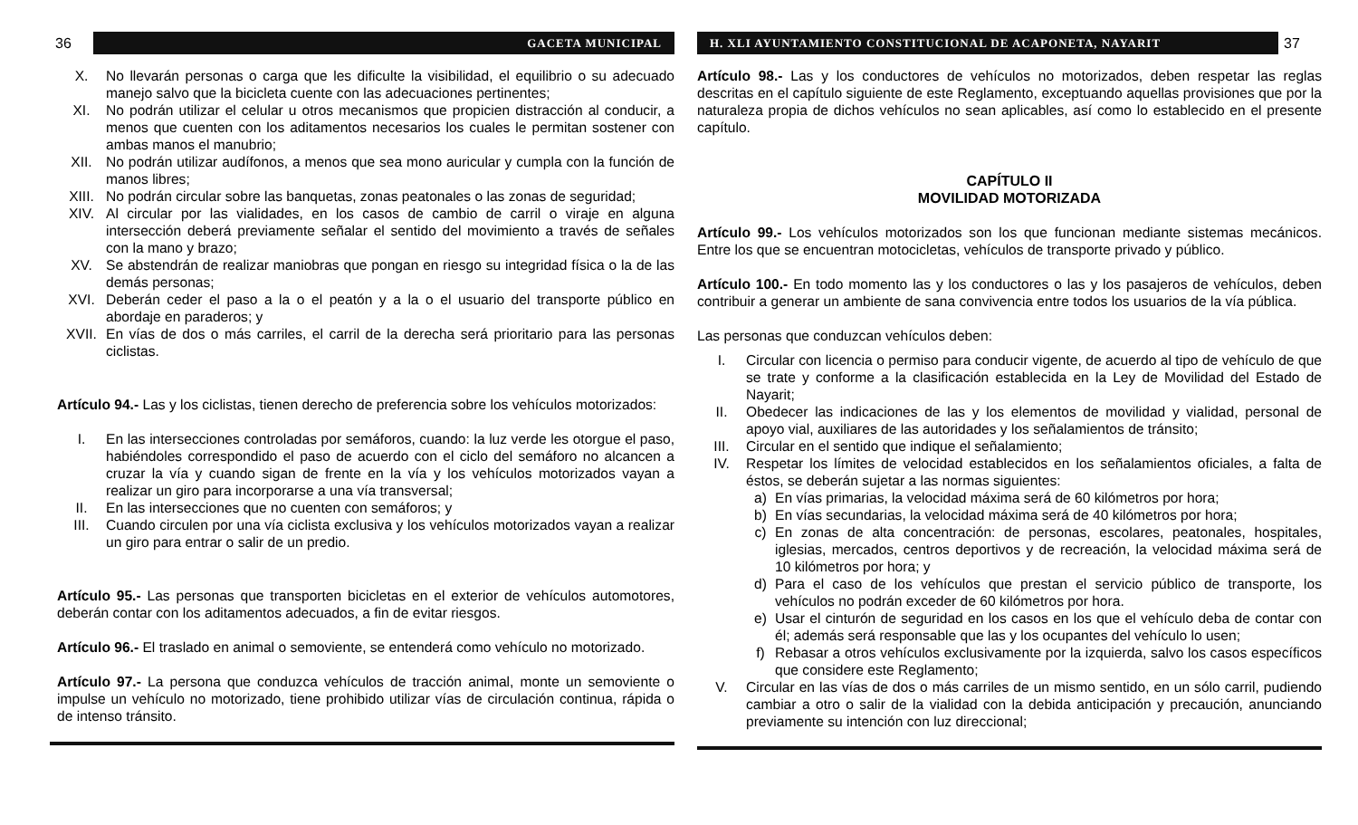36
GACETA MUNICIPAL
X. No llevarán personas o carga que les dificulte la visibilidad, el equilibrio o su adecuado manejo salvo que la bicicleta cuente con las adecuaciones pertinentes;
XI. No podrán utilizar el celular u otros mecanismos que propicien distracción al conducir, a menos que cuenten con los aditamentos necesarios los cuales le permitan sostener con ambas manos el manubrio;
XII. No podrán utilizar audífonos, a menos que sea mono auricular y cumpla con la función de manos libres;
XIII. No podrán circular sobre las banquetas, zonas peatonales o las zonas de seguridad;
XIV. Al circular por las vialidades, en los casos de cambio de carril o viraje en alguna intersección deberá previamente señalar el sentido del movimiento a través de señales con la mano y brazo;
XV. Se abstendrán de realizar maniobras que pongan en riesgo su integridad física o la de las demás personas;
XVI. Deberán ceder el paso a la o el peatón y a la o el usuario del transporte público en abordaje en paraderos; y
XVII. En vías de dos o más carriles, el carril de la derecha será prioritario para las personas ciclistas.
Artículo 94.- Las y los ciclistas, tienen derecho de preferencia sobre los vehículos motorizados:
I. En las intersecciones controladas por semáforos, cuando: la luz verde les otorgue el paso, habiéndoles correspondido el paso de acuerdo con el ciclo del semáforo no alcancen a cruzar la vía y cuando sigan de frente en la vía y los vehículos motorizados vayan a realizar un giro para incorporarse a una vía transversal;
II. En las intersecciones que no cuenten con semáforos; y
III. Cuando circulen por una vía ciclista exclusiva y los vehículos motorizados vayan a realizar un giro para entrar o salir de un predio.
Artículo 95.- Las personas que transporten bicicletas en el exterior de vehículos automotores, deberán contar con los aditamentos adecuados, a fin de evitar riesgos.
Artículo 96.- El traslado en animal o semoviente, se entenderá como vehículo no motorizado.
Artículo 97.- La persona que conduzca vehículos de tracción animal, monte un semoviente o impulse un vehículo no motorizado, tiene prohibido utilizar vías de circulación continua, rápida o de intenso tránsito.
H. XLI AYUNTAMIENTO CONSTITUCIONAL DE ACAPONETA, NAYARIT
37
Artículo 98.- Las y los conductores de vehículos no motorizados, deben respetar las reglas descritas en el capítulo siguiente de este Reglamento, exceptuando aquellas provisiones que por la naturaleza propia de dichos vehículos no sean aplicables, así como lo establecido en el presente capítulo.
CAPÍTULO II
MOVILIDAD MOTORIZADA
Artículo 99.- Los vehículos motorizados son los que funcionan mediante sistemas mecánicos. Entre los que se encuentran motocicletas, vehículos de transporte privado y público.
Artículo 100.- En todo momento las y los conductores o las y los pasajeros de vehículos, deben contribuir a generar un ambiente de sana convivencia entre todos los usuarios de la vía pública.
Las personas que conduzcan vehículos deben:
I. Circular con licencia o permiso para conducir vigente, de acuerdo al tipo de vehículo de que se trate y conforme a la clasificación establecida en la Ley de Movilidad del Estado de Nayarit;
II. Obedecer las indicaciones de las y los elementos de movilidad y vialidad, personal de apoyo vial, auxiliares de las autoridades y los señalamientos de tránsito;
III. Circular en el sentido que indique el señalamiento;
IV. Respetar los límites de velocidad establecidos en los señalamientos oficiales, a falta de éstos, se deberán sujetar a las normas siguientes:
a) En vías primarias, la velocidad máxima será de 60 kilómetros por hora;
b) En vías secundarias, la velocidad máxima será de 40 kilómetros por hora;
c) En zonas de alta concentración: de personas, escolares, peatonales, hospitales, iglesias, mercados, centros deportivos y de recreación, la velocidad máxima será de 10 kilómetros por hora; y
d) Para el caso de los vehículos que prestan el servicio público de transporte, los vehículos no podrán exceder de 60 kilómetros por hora.
e) Usar el cinturón de seguridad en los casos en los que el vehículo deba de contar con él; además será responsable que las y los ocupantes del vehículo lo usen;
f) Rebasar a otros vehículos exclusivamente por la izquierda, salvo los casos específicos que considere este Reglamento;
V. Circular en las vías de dos o más carriles de un mismo sentido, en un sólo carril, pudiendo cambiar a otro o salir de la vialidad con la debida anticipación y precaución, anunciando previamente su intención con luz direccional;